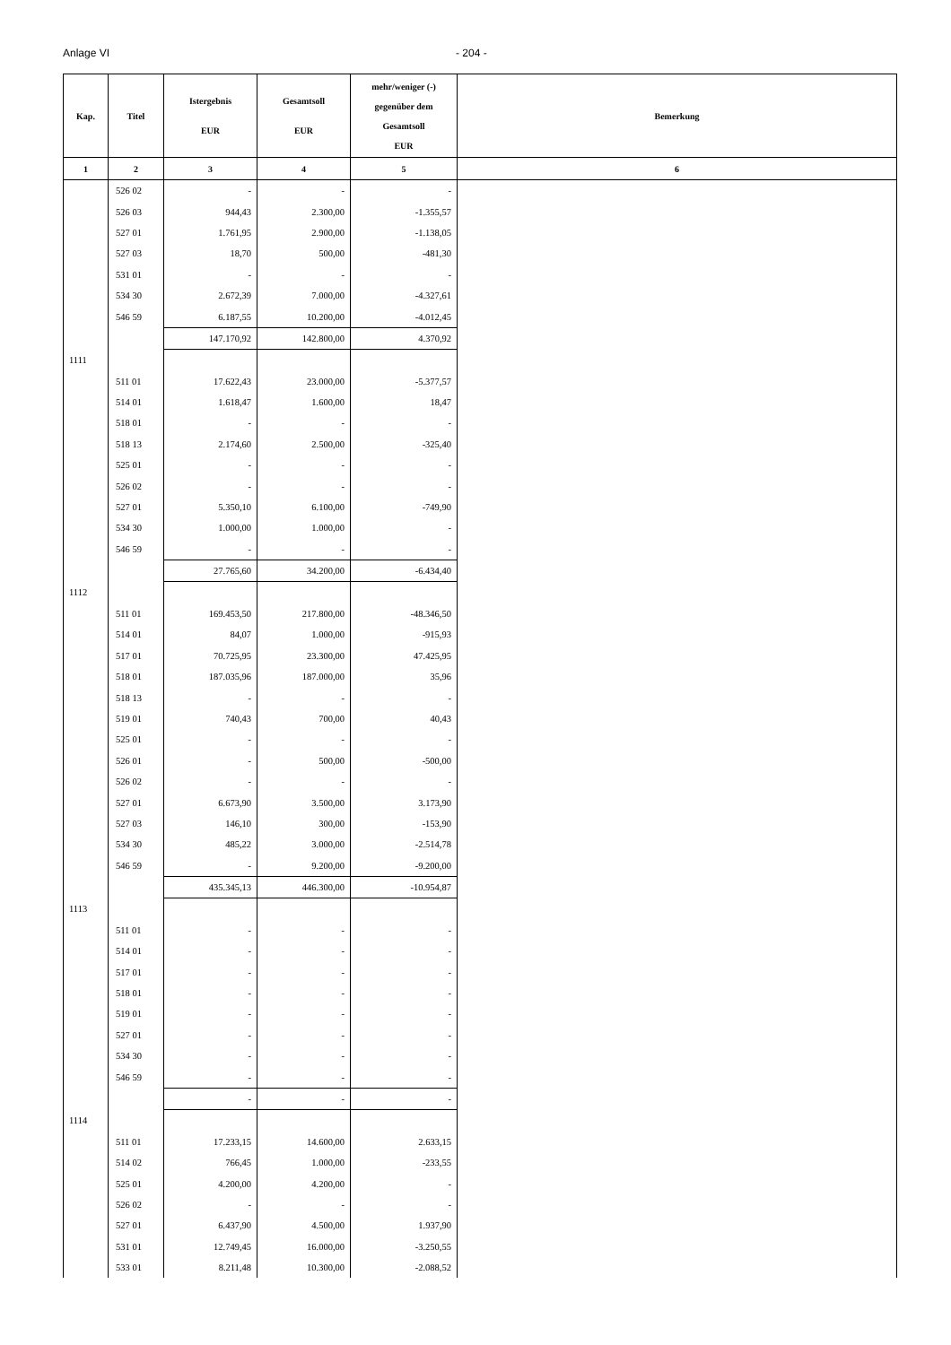Anlage VI - 204 -
| Kap. | Titel | Istergebnis EUR | Gesamtsoll EUR | mehr/weniger (-) gegenüber dem Gesamtsoll EUR | Bemerkung |
| --- | --- | --- | --- | --- | --- |
| 1 | 2 | 3 | 4 | 5 | 6 |
| | 526 02 | - | - | - | |
| | 526 03 | 944,43 | 2.300,00 | -1.355,57 | |
| | 527 01 | 1.761,95 | 2.900,00 | -1.138,05 | |
| | 527 03 | 18,70 | 500,00 | -481,30 | |
| | 531 01 | - | - | - | |
| | 534 30 | 2.672,39 | 7.000,00 | -4.327,61 | |
| | 546 59 | 6.187,55 | 10.200,00 | -4.012,45 | |
| | | 147.170,92 | 142.800,00 | 4.370,92 | |
| 1111 | | | | | |
| | 511 01 | 17.622,43 | 23.000,00 | -5.377,57 | |
| | 514 01 | 1.618,47 | 1.600,00 | 18,47 | |
| | 518 01 | - | - | - | |
| | 518 13 | 2.174,60 | 2.500,00 | -325,40 | |
| | 525 01 | - | - | - | |
| | 526 02 | - | - | - | |
| | 527 01 | 5.350,10 | 6.100,00 | -749,90 | |
| | 534 30 | 1.000,00 | 1.000,00 | - | |
| | 546 59 | - | - | - | |
| | | 27.765,60 | 34.200,00 | -6.434,40 | |
| 1112 | | | | | |
| | 511 01 | 169.453,50 | 217.800,00 | -48.346,50 | |
| | 514 01 | 84,07 | 1.000,00 | -915,93 | |
| | 517 01 | 70.725,95 | 23.300,00 | 47.425,95 | |
| | 518 01 | 187.035,96 | 187.000,00 | 35,96 | |
| | 518 13 | - | - | - | |
| | 519 01 | 740,43 | 700,00 | 40,43 | |
| | 525 01 | - | - | - | |
| | 526 01 | - | 500,00 | -500,00 | |
| | 526 02 | - | - | - | |
| | 527 01 | 6.673,90 | 3.500,00 | 3.173,90 | |
| | 527 03 | 146,10 | 300,00 | -153,90 | |
| | 534 30 | 485,22 | 3.000,00 | -2.514,78 | |
| | 546 59 | - | 9.200,00 | -9.200,00 | |
| | | 435.345,13 | 446.300,00 | -10.954,87 | |
| 1113 | | | | | |
| | 511 01 | - | - | - | |
| | 514 01 | - | - | - | |
| | 517 01 | - | - | - | |
| | 518 01 | - | - | - | |
| | 519 01 | - | - | - | |
| | 527 01 | - | - | - | |
| | 534 30 | - | - | - | |
| | 546 59 | - | - | - | |
| | | - | - | - | |
| 1114 | | | | | |
| | 511 01 | 17.233,15 | 14.600,00 | 2.633,15 | |
| | 514 02 | 766,45 | 1.000,00 | -233,55 | |
| | 525 01 | 4.200,00 | 4.200,00 | - | |
| | 526 02 | - | - | - | |
| | 527 01 | 6.437,90 | 4.500,00 | 1.937,90 | |
| | 531 01 | 12.749,45 | 16.000,00 | -3.250,55 | |
| | 533 01 | 8.211,48 | 10.300,00 | -2.088,52 | |